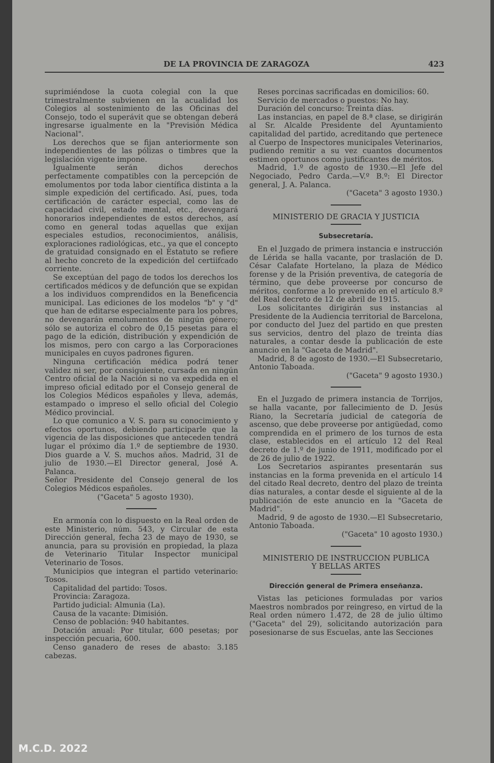DE LA PROVINCIA DE ZARAGOZA 423
suprimiéndose la cuota colegial con la que trimestralmente subvienen en la acualidad los Colegios al sostenimiento de las Oficinas del Consejo, todo el superávit que se obtengan deberá ingresarse igualmente en la "Previsión Médica Nacional".
Los derechos que se fijan anteriormente son independientes de las pólizas o timbres que la legislación vigente impone.
Igualmente serán dichos derechos perfectamente compatibles con la percepción de emolumentos por toda labor científica distinta a la simple expedición del certificado. Así, pues, toda certificación de carácter especial, como las de capacidad civil, estado mental, etc., devengará honorarios independientes de estos derechos, así como en general todas aquellas que exijan especiales estudios, reconocimientos, análisis, exploraciones radiológicas, etc., ya que el concepto de gratuidad consignado en el Estatuto se refiere al hecho concreto de la expedición del certiifcado corriente.
Se exceptúan del pago de todos los derechos los certificados médicos y de defunción que se expidan a los individuos comprendidos en la Beneficencia municipal. Las ediciones de los modelos "b" y "d" que han de editarse especialmente para los pobres, no devengarán emolumentos de ningún género; sólo se autoriza el cobro de 0,15 pesetas para el pago de la edición, distribución y expendición de los mismos, pero con cargo a las Corporaciones municipales en cuyos padrones figuren.
Ninguna certificación médica podrá tener validez ni ser, por consiguiente, cursada en ningún Centro oficial de la Nación si no va expedida en el impreso oficial editado por el Consejo general de los Colegios Médicos españoles y lleva, además, estampado o impreso el sello oficial del Colegio Médico provincial.
Lo que comunico a V. S. para su conocimiento y efectos oportunos, debiendo participarle que la vigencia de las disposiciones que anteceden tendrá lugar el próximo día 1.º de septiembre de 1930. Dios guarde a V. S. muchos años. Madrid, 31 de julio de 1930.—El Director general, José A. Palanca.
Señor Presidente del Consejo general de los Colegios Médicos españoles.
("Gaceta" 5 agosto 1930).
En armonía con lo dispuesto en la Real orden de este Ministerio, núm. 543, y Circular de esta Dirección general, fecha 23 de mayo de 1930, se anuncia, para su provisión en propiedad, la plaza de Veterinario Titular Inspector municipal Veterinario de Tosos.
Municipios que integran el partido veterinario: Tosos.
Capitalidad del partido: Tosos.
Provincia: Zaragoza.
Partido judicial: Almunia (La).
Causa de la vacante: Dimisión.
Censo de población: 940 habitantes.
Dotación anual: Por titular, 600 pesetas; por inspección pecuaria, 600.
Censo ganadero de reses de abasto: 3.185 cabezas.
Reses porcinas sacrificadas en domicilios: 60.
Servicio de mercados o puestos: No hay.
Duración del concurso: Treinta días.
Las instancias, en papel de 8.ª clase, se dirigirán al Sr. Alcalde Presidente del Ayuntamiento capitalidad del partido, acreditando que pertenece al Cuerpo de Inspectores municipales Veterinarios, pudiendo remitir a su vez cuantos documentos estimen oportunos como justificantes de méritos.
Madrid, 1.º de agosto de 1930.—El Jefe del Negociado, Pedro Carda.—V.º B.º: El Director general, J. A. Palanca.
("Gaceta" 3 agosto 1930.)
MINISTERIO DE GRACIA Y JUSTICIA
Subsecretaría.
En el Juzgado de primera instancia e instrucción de Lérida se halla vacante, por traslación de D. César Calafate Hortelano, la plaza de Médico forense y de la Prisión preventiva, de categoría de término, que debe proveerse por concurso de méritos, conforme a lo prevenido en el artículo 8.º del Real decreto de 12 de abril de 1915.
Los solicitantes dirigirán sus instancias al Presidente de la Audiencia territorial de Barcelona, por conducto del Juez del partido en que presten sus servicios, dentro del plazo de treinta días naturales, a contar desde la publicación de este anuncio en la "Gaceta de Madrid".
Madrid, 8 de agosto de 1930.—El Subsecretario, Antonio Taboada.
("Gaceta" 9 agosto 1930.)
En el Juzgado de primera instancia de Torrijos, se halla vacante, por fallecimiento de D. Jesús Riano, la Secretaría judicial de categoría de ascenso, que debe proveerse por antigüedad, como comprendida en el primero de los turnos de esta clase, establecidos en el artículo 12 del Real decreto de 1.º de junio de 1911, modificado por el de 26 de julio de 1922.
Los Secretarios aspirantes presentarán sus instancias en la forma prevenida en el artículo 14 del citado Real decreto, dentro del plazo de treinta días naturales, a contar desde el siguiente al de la publicación de este anuncio en la "Gaceta de Madrid".
Madrid, 9 de agosto de 1930.—El Subsecretario, Antonio Taboada.
("Gaceta" 10 agosto 1930.)
MINISTERIO DE INSTRUCCION PUBLICA
Y BELLAS ARTES
Dirección general de Primera enseñanza.
Vistas las peticiones formuladas por varios Maestros nombrados por reingreso, en virtud de la Real orden número 1.472, de 28 de julio último ("Gaceta" del 29), solicitando autorización para posesionarse de sus Escuelas, ante las Secciones
M.C.D. 2022